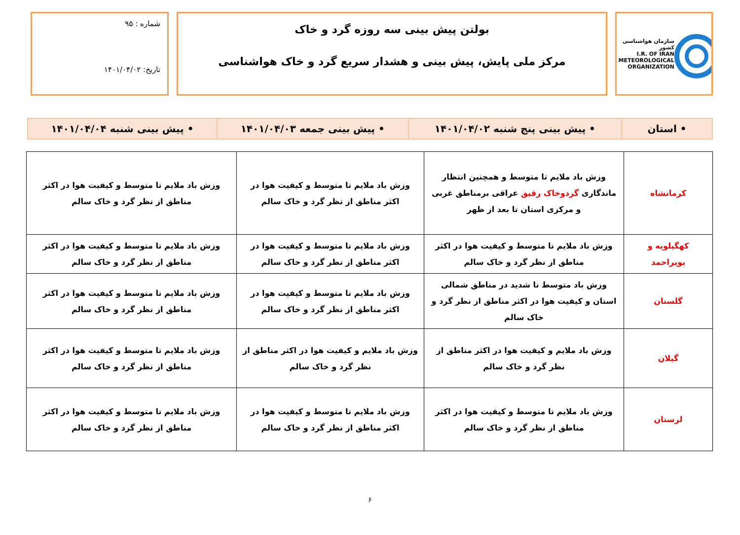سازمان هواشناسی کشور
I.R. OF IRAN
METEOROLOGICAL
ORGANIZATION
بولتن پیش بینی سه روزه گرد و خاک
مرکز ملی پایش، پیش بینی و هشدار سریع گرد و خاک هواشناسی
شماره : ۹۵
تاریخ: ۱۴۰۱/۰۴/۰۲
| • استان | • پیش بینی پنج شنبه ۱۴۰۱/۰۴/۰۲ | • پیش بینی جمعه ۱۴۰۱/۰۴/۰۳ | • پیش بینی شنبه ۱۴۰۱/۰۴/۰۴ |
| کرمانشاه | وزش باد ملایم تا متوسط و همچنین انتظار ماندگاری گردوخاک رقیق عراقی برمناطق غربی و مرکزی استان تا بعد از ظهر | وزش باد ملایم تا متوسط و کیفیت هوا در اکثر مناطق از نظر گرد و خاک سالم | وزش باد ملایم تا متوسط و کیفیت هوا در اکثر مناطق از نظر گرد و خاک سالم |
| کهگیلویه و بویراحمد | وزش باد ملایم تا متوسط و کیفیت هوا در اکثر مناطق از نظر گرد و خاک سالم | وزش باد ملایم تا متوسط و کیفیت هوا در اکثر مناطق از نظر گرد و خاک سالم | وزش باد ملایم تا متوسط و کیفیت هوا در اکثر مناطق از نظر گرد و خاک سالم |
| گلستان | وزش باد متوسط تا شدید در مناطق شمالی استان و کیفیت هوا در اکثر مناطق از نظر گرد و خاک سالم | وزش باد ملایم تا متوسط و کیفیت هوا در اکثر مناطق از نظر گرد و خاک سالم | وزش باد ملایم تا متوسط و کیفیت هوا در اکثر مناطق از نظر گرد و خاک سالم |
| گیلان | وزش باد ملایم و کیفیت هوا در اکثر مناطق از نظر گرد و خاک سالم | وزش باد ملایم و کیفیت هوا در اکثر مناطق از نظر گرد و خاک سالم | وزش باد ملایم تا متوسط و کیفیت هوا در اکثر مناطق از نظر گرد و خاک سالم |
| لرستان | وزش باد ملایم تا متوسط و کیفیت هوا در اکثر مناطق از نظر گرد و خاک سالم | وزش باد ملایم تا متوسط و کیفیت هوا در اکثر مناطق از نظر گرد و خاک سالم | وزش باد ملایم تا متوسط و کیفیت هوا در اکثر مناطق از نظر گرد و خاک سالم |
۶